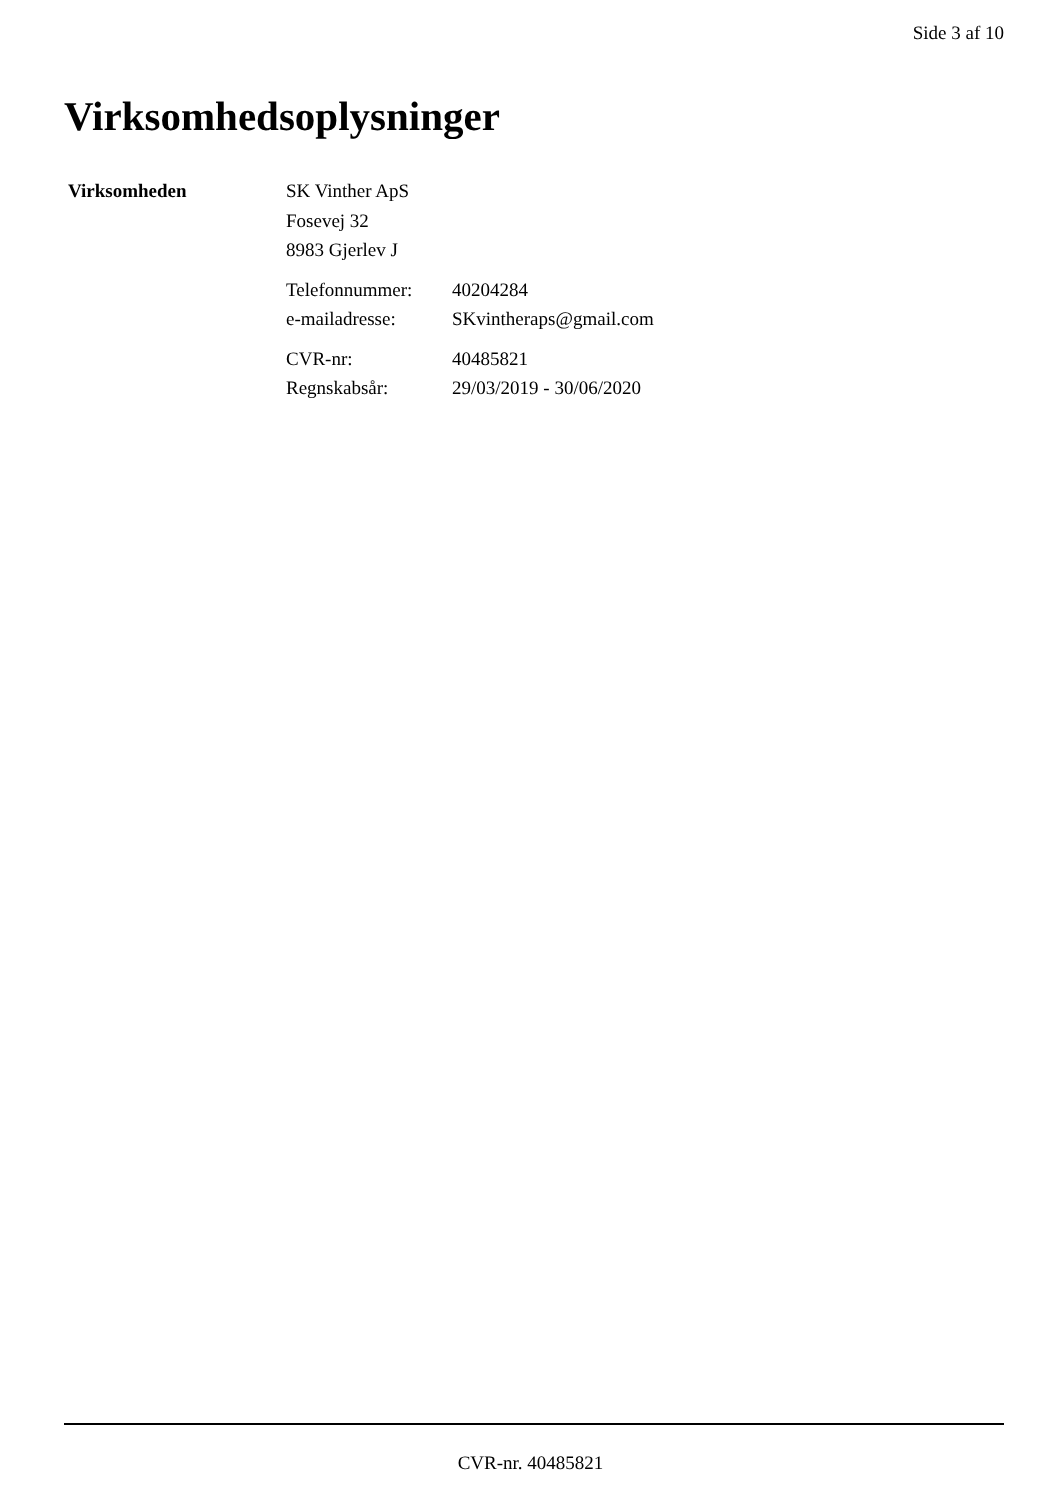Side 3 af 10
Virksomhedsoplysninger
Virksomheden
SK Vinther ApS
Fosevej 32
8983 Gjerlev J
Telefonnummer: 40204284
e-mailadresse: SKvintheraps@gmail.com
CVR-nr: 40485821
Regnskabsår: 29/03/2019 - 30/06/2020
CVR-nr. 40485821